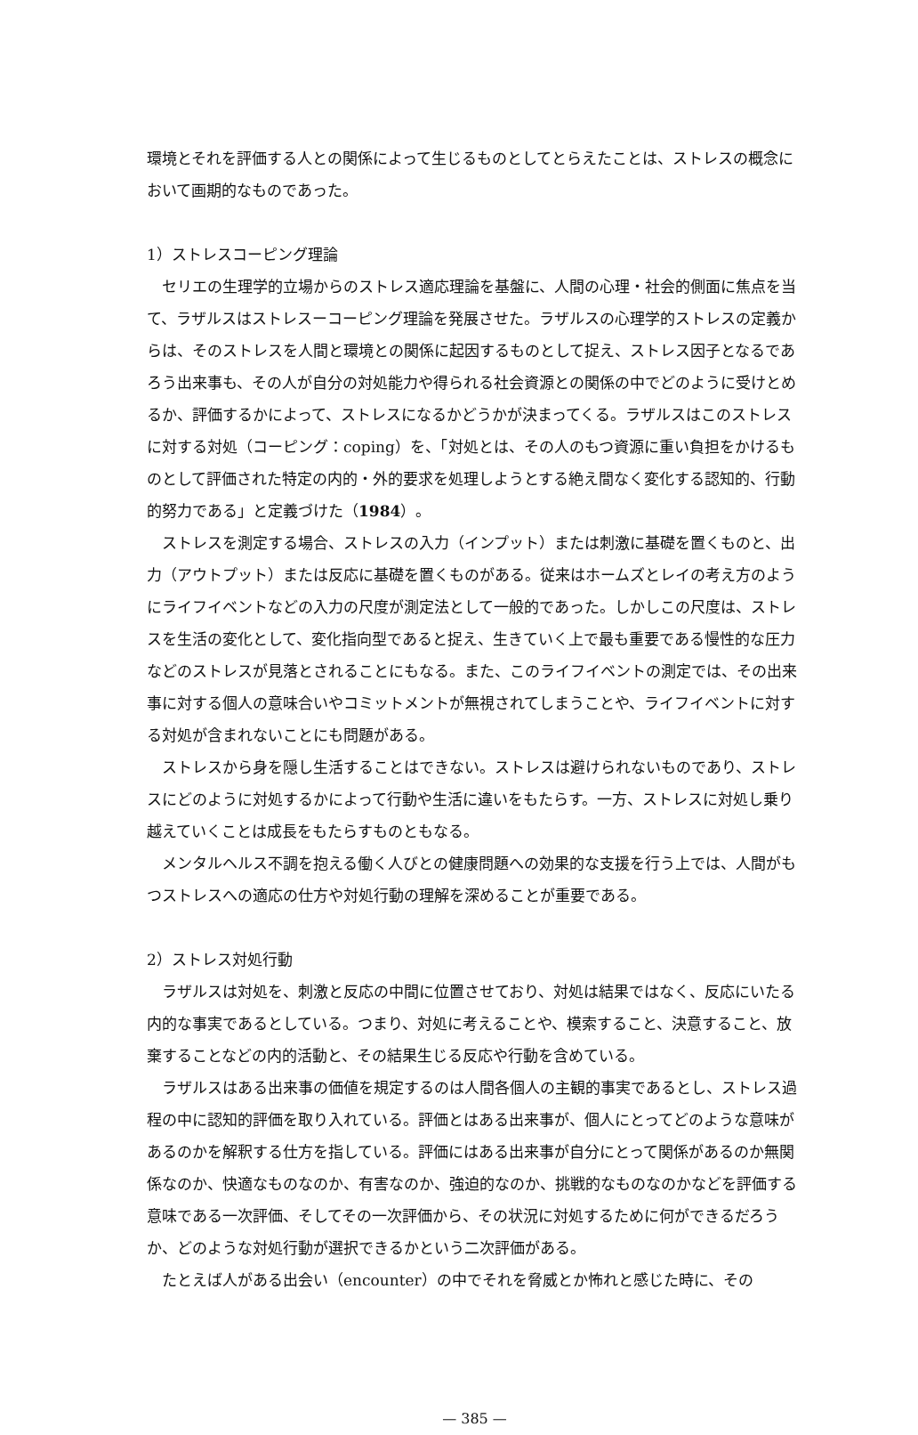環境とそれを評価する人との関係によって生じるものとしてとらえたことは、ストレスの概念において画期的なものであった。
1）ストレスコーピング理論
セリエの生理学的立場からのストレス適応理論を基盤に、人間の心理・社会的側面に焦点を当て、ラザルスはストレスーコーピング理論を発展させた。ラザルスの心理学的ストレスの定義からは、そのストレスを人間と環境との関係に起因するものとして捉え、ストレス因子となるであろう出来事も、その人が自分の対処能力や得られる社会資源との関係の中でどのように受けとめるか、評価するかによって、ストレスになるかどうかが決まってくる。ラザルスはこのストレスに対する対処（コーピング：coping）を、「対処とは、その人のもつ資源に重い負担をかけるものとして評価された特定の内的・外的要求を処理しようとする絶え間なく変化する認知的、行動的努力である」と定義づけた（1984）。
ストレスを測定する場合、ストレスの入力（インプット）または刺激に基礎を置くものと、出力（アウトプット）または反応に基礎を置くものがある。従来はホームズとレイの考え方のようにライフイベントなどの入力の尺度が測定法として一般的であった。しかしこの尺度は、ストレスを生活の変化として、変化指向型であると捉え、生きていく上で最も重要である慢性的な圧力などのストレスが見落とされることにもなる。また、このライフイベントの測定では、その出来事に対する個人の意味合いやコミットメントが無視されてしまうことや、ライフイベントに対する対処が含まれないことにも問題がある。
ストレスから身を隠し生活することはできない。ストレスは避けられないものであり、ストレスにどのように対処するかによって行動や生活に違いをもたらす。一方、ストレスに対処し乗り越えていくことは成長をもたらすものともなる。
メンタルヘルス不調を抱える働く人びとの健康問題への効果的な支援を行う上では、人間がもつストレスへの適応の仕方や対処行動の理解を深めることが重要である。
2）ストレス対処行動
ラザルスは対処を、刺激と反応の中間に位置させており、対処は結果ではなく、反応にいたる内的な事実であるとしている。つまり、対処に考えることや、模索すること、決意すること、放棄することなどの内的活動と、その結果生じる反応や行動を含めている。
ラザルスはある出来事の価値を規定するのは人間各個人の主観的事実であるとし、ストレス過程の中に認知的評価を取り入れている。評価とはある出来事が、個人にとってどのような意味があるのかを解釈する仕方を指している。評価にはある出来事が自分にとって関係があるのか無関係なのか、快適なものなのか、有害なのか、強迫的なのか、挑戦的なものなのかなどを評価する意味である一次評価、そしてその一次評価から、その状況に対処するために何ができるだろうか、どのような対処行動が選択できるかという二次評価がある。
たとえば人がある出会い（encounter）の中でそれを脅威とか怖れと感じた時に、その
— 385 —